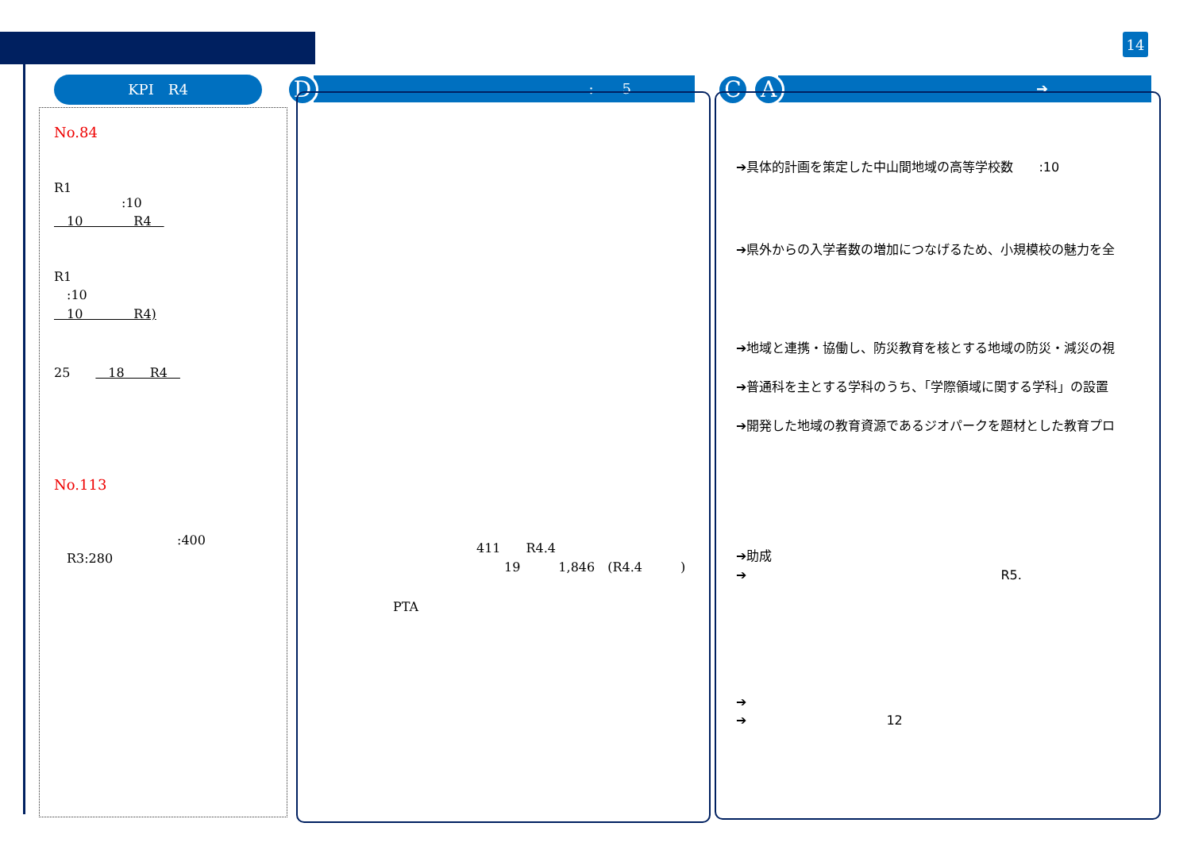14
KPI　R4
No.84
R1
:10
　10　　　　R4　
R1
　:10
　10　　　　R4)
25　　　18　　R4　
No.113
:400
　R3:280
:　　5
D
411　　R4.4
19　　　1,846　(R4.4　　　)
PTA
➔
C A
➔具体的計画を策定した中山間地域の高等学校数　　:10
➔県外からの入学者数の増加につなげるため、小規模校の魅力を全
➔地域と連携・協働し、防災教育を核とする地域の防災・減災の視
➔普通科を主とする学科のうち、「学際領域に関する学科」の設置
➔開発した地域の教育資源であるジオパークを題材とした教育プロ
➔助成
➔　　　　　　　　　　　　　　　　　　　　R5.
➔
➔　　　　　　　　　　　12